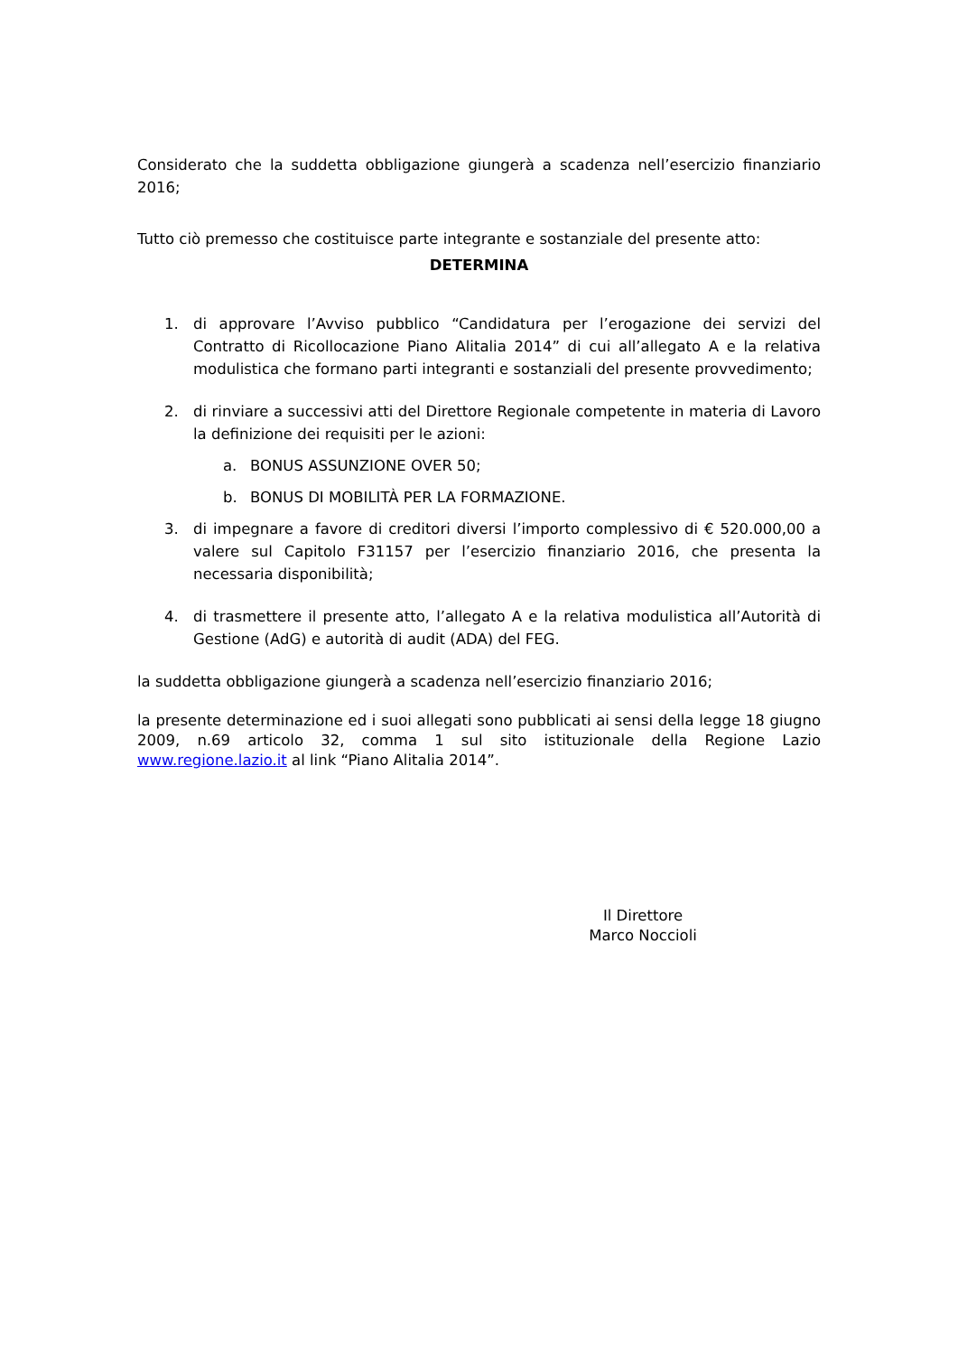Considerato che la suddetta obbligazione giungerà a scadenza nell’esercizio finanziario 2016;
Tutto ciò premesso che costituisce parte integrante e sostanziale del presente atto:
DETERMINA
1. di approvare l’Avviso pubblico “Candidatura per l’erogazione dei servizi del Contratto di Ricollocazione Piano Alitalia 2014” di cui all’allegato A e la relativa modulistica che formano parti integranti e sostanziali del presente provvedimento;
2. di rinviare a successivi atti del Direttore Regionale competente in materia di Lavoro la definizione dei requisiti per le azioni:
a. BONUS ASSUNZIONE OVER 50;
b. BONUS DI MOBILITÀ PER LA FORMAZIONE.
3. di impegnare a favore di creditori diversi l’importo complessivo di € 520.000,00 a valere sul Capitolo F31157 per l’esercizio finanziario 2016, che presenta la necessaria disponibilità;
4. di trasmettere il presente atto, l’allegato A e la relativa modulistica all’Autorità di Gestione (AdG) e autorità di audit (ADA) del FEG.
la suddetta obbligazione giungerà a scadenza nell’esercizio finanziario 2016;
la presente determinazione ed i suoi allegati sono pubblicati ai sensi della legge 18 giugno 2009, n.69 articolo 32, comma 1 sul sito istituzionale della Regione Lazio www.regione.lazio.it al link “Piano Alitalia 2014”.
Il Direttore
Marco Noccioli